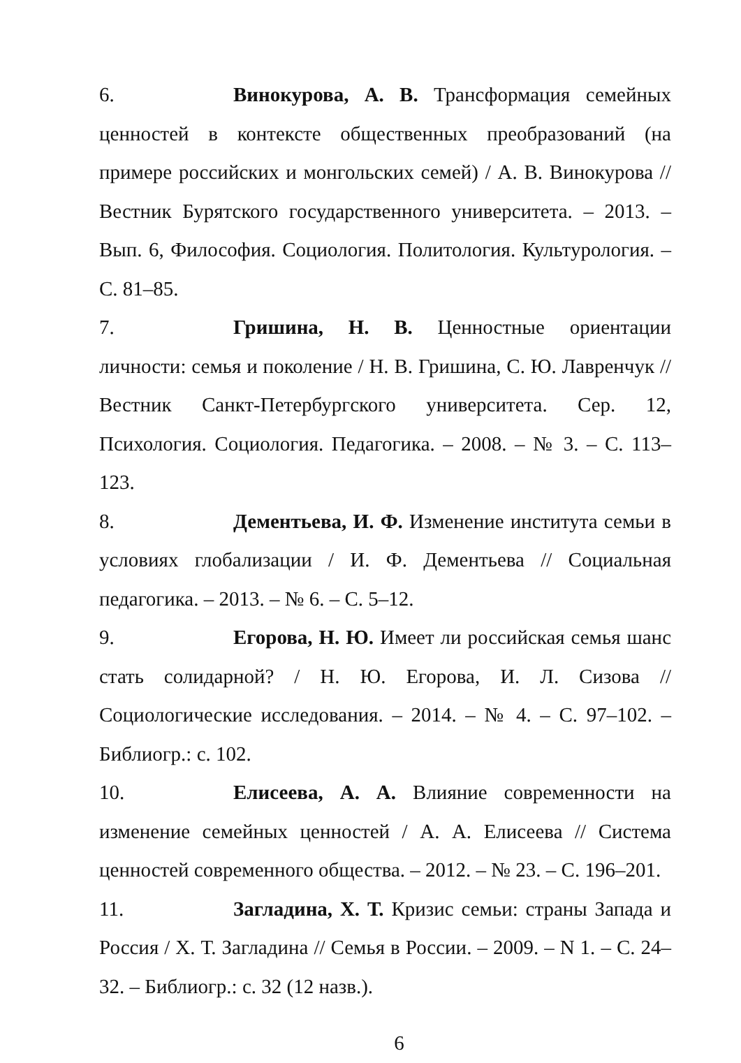6. Винокурова, А. В. Трансформация семейных ценностей в контексте общественных преобразований (на примере российских и монгольских семей) / А. В. Винокурова // Вестник Бурятского государственного университета. – 2013. – Вып. 6, Философия. Социология. Политология. Культурология. – С. 81–85.
7. Гришина, Н. В. Ценностные ориентации личности: семья и поколение / Н. В. Гришина, С. Ю. Лавренчук // Вестник Санкт-Петербургского университета. Сер. 12, Психология. Социология. Педагогика. – 2008. – № 3. – С. 113–123.
8. Дементьева, И. Ф. Изменение института семьи в условиях глобализации / И. Ф. Дементьева // Социальная педагогика. – 2013. – № 6. – С. 5–12.
9. Егорова, Н. Ю. Имеет ли российская семья шанс стать солидарной? / Н. Ю. Егорова, И. Л. Сизова // Социологические исследования. – 2014. – № 4. – С. 97–102. – Библиогр.: с. 102.
10. Елисеева, А. А. Влияние современности на изменение семейных ценностей / А. А. Елисеева // Система ценностей современного общества. – 2012. – № 23. – С. 196–201.
11. Загладина, Х. Т. Кризис семьи: страны Запада и Россия / Х. Т. Загладина // Семья в России. – 2009. – N 1. – С. 24–32. – Библиогр.: с. 32 (12 назв.).
6